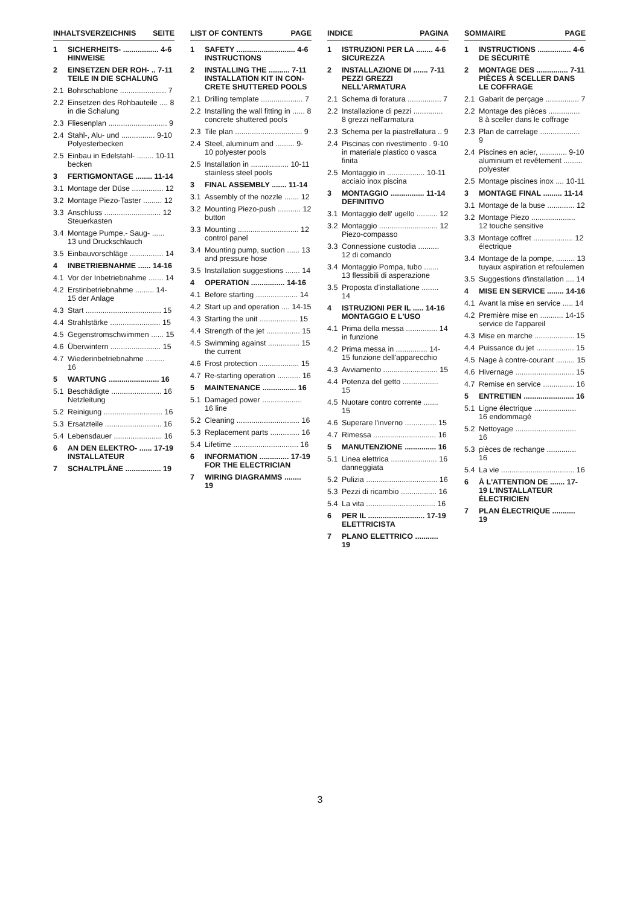INHALTSVERZEICHNIS SEITE
1 SICHERHEITS- ................. 4-6 HINWEISE
2 EINSETZEN DER ROH- .. 7-11 TEILE IN DIE SCHALUNG
2.1 Bohrschablone ...................... 7
2.2 Einsetzen des Rohbauteile .... 8 in die Schalung
2.3 Fliesenplan ............................ 9
2.4 Stahl-, Alu- und ................ 9-10 Polyesterbecken
2.5 Einbau in Edelstahl- ........ 10-11 becken
3 FERTIGMONTAGE ........ 11-14
3.1 Montage der Düse ............... 12
3.2 Montage Piezo-Taster ......... 12
3.3 Anschluss ........................... 12 Steuerkasten
3.4 Montage Pumpe,- Saug- ...... 13 und Druckschlauch
3.5 Einbauvorschläge ................ 14
4 INBETRIEBNAHME ...... 14-16
4.1 Vor der Inbetriebnahme ....... 14
4.2 Erstinbetriebnahme ......... 14-15 der Anlage
4.3 Start .................................... 15
4.4 Strahlstärke ........................ 15
4.5 Gegenstromschwimmen ...... 15
4.6 Überwintern ........................ 15
4.7 Wiederinbetriebnahme ......... 16
5 WARTUNG ........................ 16
5.1 Beschädigte ........................ 16 Netzleitung
5.2 Reinigung ............................ 16
5.3 Ersatzteile ........................... 16
5.4 Lebensdauer ....................... 16
6 AN DEN ELEKTRO- ...... 17-19 INSTALLATEUR
7 SCHALTPLÄNE ................. 19
LIST OF CONTENTS PAGE
1 SAFETY ............................ 4-6 INSTRUCTIONS
2 INSTALLING THE .......... 7-11 INSTALLATION KIT IN CON-CRETE SHUTTERED POOLS
2.1 Drilling template .................... 7
2.2 Installing the wall fitting in ...... 8 concrete shuttered pools
2.3 Tile plan ................................ 9
2.4 Steel, aluminum and ......... 9-10 polyester pools
2.5 Installation in .................. 10-11 stainless steel pools
3 FINAL ASSEMBLY ....... 11-14
3.1 Assembly of the nozzle ....... 12
3.2 Mounting Piezo-push ........... 12 button
3.3 Mounting ............................. 12 control panel
3.4 Mounting pump, suction ...... 13 and pressure hose
3.5 Installation suggestions ....... 14
4 OPERATION ................ 14-16
4.1 Before starting .................... 14
4.2 Start up and operation .... 14-15
4.3 Starting the unit .................. 15
4.4 Strength of the jet ................ 15
4.5 Swimming against ............... 15 the current
4.6 Frost protection ................... 15
4.7 Re-starting operation ........... 16
5 MAINTENANCE ................ 16
5.1 Damaged power ................... 16 line
5.2 Cleaning .............................. 16
5.3 Replacement parts .............. 16
5.4 Lifetime ............................... 16
6 INFORMATION .............. 17-19 FOR THE ELECTRICIAN
7 WIRING DIAGRAMMS ........ 19
INDICE PAGINA
1 ISTRUZIONI PER LA ........ 4-6 SICUREZZA
2 INSTALLAZIONE DI ....... 7-11 PEZZI GREZZI NELL'ARMATURA
2.1 Schema di foratura ................ 7
2.2 Installazione di pezzi .............. 8 grezzi nell'armatura
2.3 Schema per la piastrellatura .. 9
2.4 Piscinas con rivestimento . 9-10 in materiale plastico o vasca finita
2.5 Montaggio in .................. 10-11 acciaio inox piscina
3 MONTAGGIO ................ 11-14 DEFINITIVO
3.1 Montaggio dell' ugello .......... 12
3.2 Montaggio ............................ 12 Piezo-compasso
3.3 Connessione custodia .......... 12 di comando
3.4 Montaggio Pompa, tubo ....... 13 flessibili di asperazione
3.5 Proposta d'installatione ........ 14
4 ISTRUZIONI PER IL ..... 14-16 MONTAGGIO E L'USO
4.1 Prima della messa ............... 14 in funzione
4.2 Prima messa in ............... 14-15 funzione dell'apparecchio
4.3 Avviamento .......................... 15
4.4 Potenza del getto ................. 15
4.5 Nuotare contro corrente ....... 15
4.6 Superare l'inverno ............... 15
4.7 Rimessa .............................. 16
5 MANUTENZIONE ............... 16
5.1 Linea elettrica ...................... 16 danneggiata
5.2 Pulizia .................................. 16
5.3 Pezzi di ricambio ................. 16
5.4 La vita ................................. 16
6 PER IL ........................... 17-19 ELETTRICISTA
7 PLANO ELETTRICO ........... 19
SOMMAIRE PAGE
1 INSTRUCTIONS ................ 4-6 DE SÉCURITÉ
2 MONTAGE DES ............... 7-11 PIÈCES À SCELLER DANS LE COFFRAGE
2.1 Gabarit de perçage ................ 7
2.2 Montage des pièces ............... 8 à sceller dans le coffrage
2.3 Plan de carrelage ................... 9
2.4 Piscines en acier, ............. 9-10 aluminium et revêtement ......... polyester
2.5 Montage piscines inox .... 10-11
3 MONTAGE FINAL ......... 11-14
3.1 Montage de la buse ............. 12
3.2 Montage Piezo ..................... 12 touche sensitive
3.3 Montage coffret ................... 12 électrique
3.4 Montage de la pompe, ......... 13 tuyaux aspiration et refoulemen
3.5 Suggestions d'installation .... 14
4 MISE EN SERVICE ........ 14-16
4.1 Avant la mise en service ..... 14
4.2 Première mise en ........... 14-15 service de l'appareil
4.3 Mise en marche ................... 15
4.4 Puissance du jet .................. 15
4.5 Nage à contre-courant ......... 15
4.6 Hivernage ............................ 15
4.7 Remise en service ............... 16
5 ENTRETIEN ........................ 16
5.1 Ligne électrique .................... 16 endommagé
5.2 Nettoyage ............................. 16
5.3 pièces de rechange .............. 16
5.4 La vie ................................... 16
6 À L'ATTENTION DE ....... 17-19 L'INSTALLATEUR ÉLECTRICIEN
7 PLAN ÉLECTRIQUE ........... 19
3